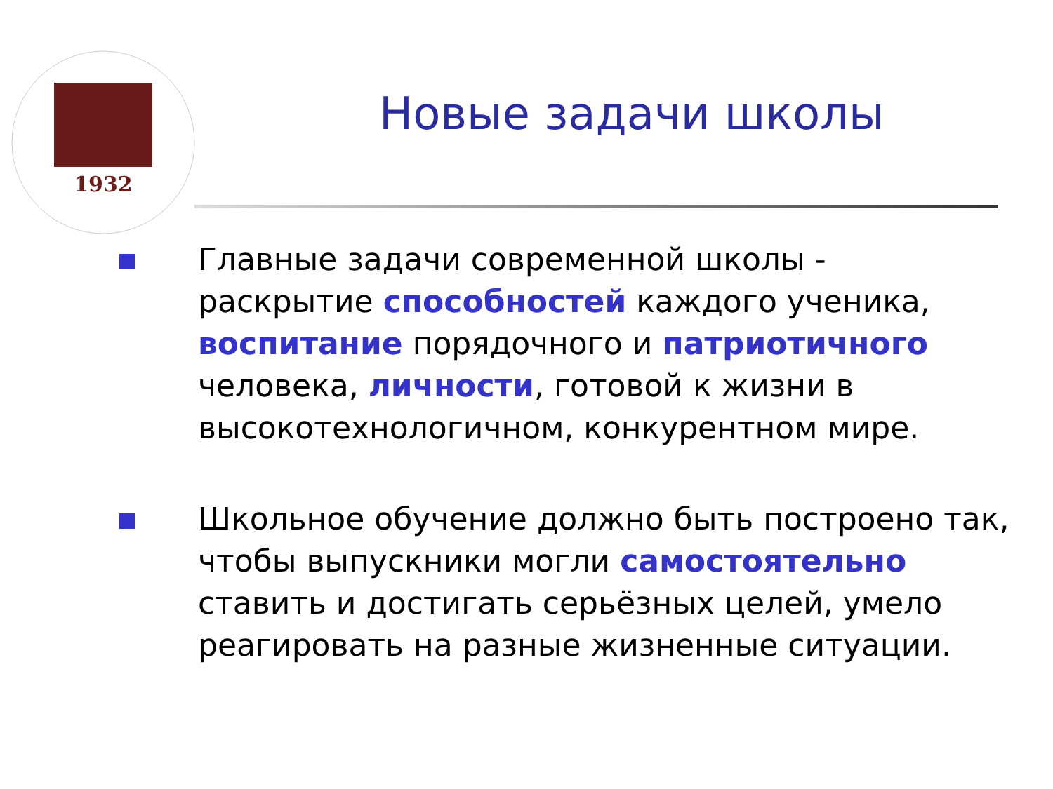1932
Новые задачи школы
Главные задачи современной школы - раскрытие способностей каждого ученика, воспитание порядочного и патриотичного человека, личности, готовой к жизни в высокотехнологичном, конкурентном мире.
Школьное обучение должно быть построено так, чтобы выпускники могли самостоятельно ставить и достигать серьёзных целей, умело реагировать на разные жизненные ситуации.